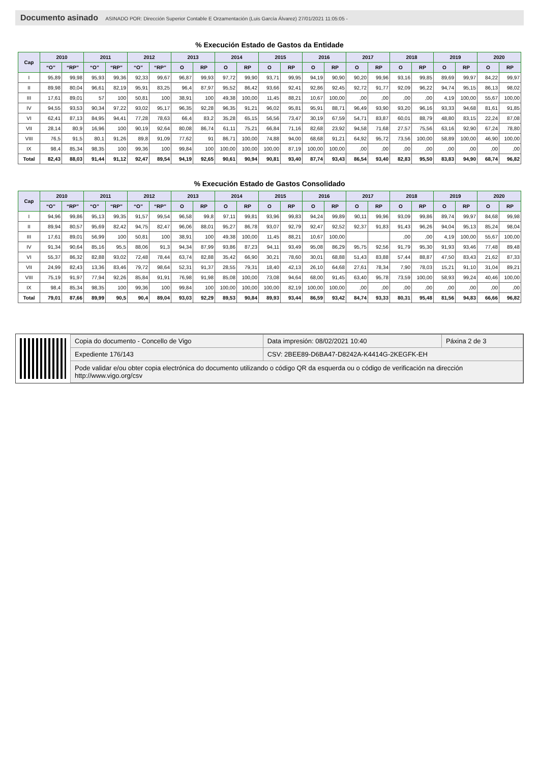Documento asinado ASINADO POR: Dirección Superior Contable E Orzamentación (Luis García Álvarez) 27/01/2021 11:05:05 -
% Execución Estado de Gastos da Entidade
| Cap | 2010 | | 2011 | | 2012 | | 2013 | | 2014 | | 2015 | | 2016 | | 2017 | | 2018 | | 2019 | | 2020 | |
| --- | --- | --- | --- | --- | --- | --- | --- | --- | --- | --- | --- | --- | --- | --- | --- | --- | --- | --- | --- | --- | --- | --- |
| | “O” | “RP” | “O” | “RP” | “O” | “RP” | O | RP | O | RP | O | RP | O | RP | O | RP | O | RP | O | RP | O | RP |
| I | 95,89 | 99,98 | 95,93 | 99,36 | 92,33 | 99,67 | 96,87 | 99,93 | 97,72 | 99,90 | 93,71 | 99,95 | 94,19 | 90,90 | 90,20 | 99,96 | 93,16 | 99,85 | 89,69 | 99,97 | 84,22 | 99,97 |
| II | 89,98 | 80,04 | 96,61 | 82,19 | 95,91 | 83,25 | 96,4 | 87,97 | 95,52 | 86,42 | 93,66 | 92,41 | 92,86 | 92,45 | 92,72 | 91,77 | 92,09 | 96,22 | 94,74 | 95,15 | 86,13 | 98,02 |
| III | 17,61 | 89,01 | 57 | 100 | 50,81 | 100 | 38,91 | 100 | 49,38 | 100,00 | 11,45 | 88,21 | 10,67 | 100,00 | ,00 | ,00 | ,00 | ,00 | 4,19 | 100,00 | 55,67 | 100,00 |
| IV | 94,55 | 93,53 | 90,34 | 97,22 | 93,02 | 95,17 | 96,35 | 92,28 | 96,35 | 91,21 | 96,02 | 95,81 | 95,91 | 88,71 | 96,49 | 93,90 | 93,20 | 96,16 | 93,33 | 94,68 | 81,61 | 91,85 |
| VI | 62,41 | 87,13 | 84,95 | 94,41 | 77,28 | 78,63 | 66,4 | 83,2 | 35,28 | 65,15 | 56,56 | 73,47 | 30,19 | 67,59 | 54,71 | 83,87 | 60,01 | 88,79 | 48,80 | 83,15 | 22,24 | 87,08 |
| VII | 28,14 | 80,9 | 16,96 | 100 | 90,19 | 92,64 | 80,08 | 86,74 | 61,11 | 75,21 | 66,84 | 71,16 | 82,68 | 23,92 | 94,58 | 71,68 | 27,57 | 75,56 | 63,16 | 92,90 | 67,24 | 78,80 |
| VIII | 76,5 | 91,5 | 80,1 | 91,26 | 89,8 | 91,09 | 77,62 | 91 | 86,71 | 100,00 | 74,88 | 94,00 | 68,68 | 91,21 | 64,92 | 95,72 | 73,56 | 100,00 | 58,89 | 100,00 | 46,90 | 100,00 |
| IX | 98,4 | 85,34 | 98,35 | 100 | 99,36 | 100 | 99,84 | 100 | 100,00 | 100,00 | 100,00 | 87,19 | 100,00 | 100,00 | ,00 | ,00 | ,00 | ,00 | ,00 | ,00 | ,00 | ,00 |
| Total | 82,43 | 88,03 | 91,44 | 91,12 | 92,47 | 89,54 | 94,19 | 92,65 | 90,61 | 90,94 | 90,81 | 93,40 | 87,74 | 93,43 | 86,54 | 93,40 | 82,83 | 95,50 | 83,83 | 94,90 | 68,74 | 96,82 |
% Execución Estado de Gastos Consolidado
| Cap | 2010 | | 2011 | | 2012 | | 2013 | | 2014 | | 2015 | | 2016 | | 2017 | | 2018 | | 2019 | | 2020 | |
| --- | --- | --- | --- | --- | --- | --- | --- | --- | --- | --- | --- | --- | --- | --- | --- | --- | --- | --- | --- | --- | --- | --- |
| | “O” | “RP” | “O” | “RP” | “O” | “RP” | O | RP | O | RP | O | RP | O | RP | O | RP | O | RP | O | RP | O | RP |
| I | 94,96 | 99,86 | 95,13 | 99,35 | 91,57 | 99,54 | 96,58 | 99,8 | 97,11 | 99,81 | 93,96 | 99,83 | 94,24 | 99,89 | 90,11 | 99,96 | 93,09 | 99,86 | 89,74 | 99,97 | 84,68 | 99,98 |
| II | 89,94 | 80,57 | 95,69 | 82,42 | 94,75 | 82,47 | 96,06 | 88,01 | 95,27 | 86,78 | 93,07 | 92,79 | 92,47 | 92,52 | 92,37 | 91,83 | 91,43 | 96,26 | 94,04 | 95,13 | 85,24 | 98,04 |
| III | 17,61 | 89,01 | 56,99 | 100 | 50,81 | 100 | 38,91 | 100 | 49,38 | 100,00 | 11,45 | 88,21 | 10,67 | 100,00 | | | ,00 | ,00 | 4,19 | 100,00 | 55,67 | 100,00 |
| IV | 91,34 | 90,64 | 85,16 | 95,5 | 88,06 | 91,3 | 94,34 | 87,99 | 93,86 | 87,23 | 94,11 | 93,49 | 95,08 | 86,29 | 95,75 | 92,56 | 91,79 | 95,30 | 91,93 | 93,46 | 77,48 | 89,48 |
| VI | 55,37 | 86,32 | 82,88 | 93,02 | 72,48 | 78,44 | 63,74 | 82,88 | 35,42 | 66,90 | 30,21 | 78,60 | 30,01 | 68,88 | 51,43 | 83,88 | 57,44 | 88,87 | 47,50 | 83,43 | 21,62 | 87,33 |
| VII | 24,99 | 82,43 | 13,36 | 83,46 | 79,72 | 98,64 | 52,31 | 91,37 | 28,55 | 79,31 | 18,40 | 42,13 | 26,10 | 64,68 | 27,61 | 78,34 | 7,90 | 78,03 | 15,21 | 91,10 | 31,04 | 89,21 |
| VIII | 75,19 | 91,97 | 77,94 | 92,26 | 85,84 | 91,91 | 76,98 | 91,98 | 85,08 | 100,00 | 73,08 | 94,64 | 68,00 | 91,45 | 63,40 | 95,78 | 73,59 | 100,00 | 58,93 | 99,24 | 40,46 | 100,00 |
| IX | 98,4 | 85,34 | 98,35 | 100 | 99,36 | 100 | 99,84 | 100 | 100,00 | 100,00 | 100,00 | 82,19 | 100,00 | 100,00 | ,00 | ,00 | ,00 | ,00 | ,00 | ,00 | ,00 | ,00 |
| Total | 79,01 | 87,66 | 89,99 | 90,5 | 90,4 | 89,04 | 93,03 | 92,29 | 89,53 | 90,84 | 89,93 | 93,44 | 86,59 | 93,42 | 84,74 | 93,33 | 80,31 | 95,48 | 81,56 | 94,83 | 66,66 | 96,82 |
| Copia do documento - Concello de Vigo | Data impresión: 08/02/2021 10:40 | Páxina 2 de 3 |
| Expediente 176/143 | CSV: 2BEE89-D6BA47-D8242A-K4414G-2KEGFK-EH | |
| Pode validar e/ou obter copia electrónica do documento utilizando o código QR da esquerda ou o código de verificación na dirección http://www.vigo.org/csv | | |